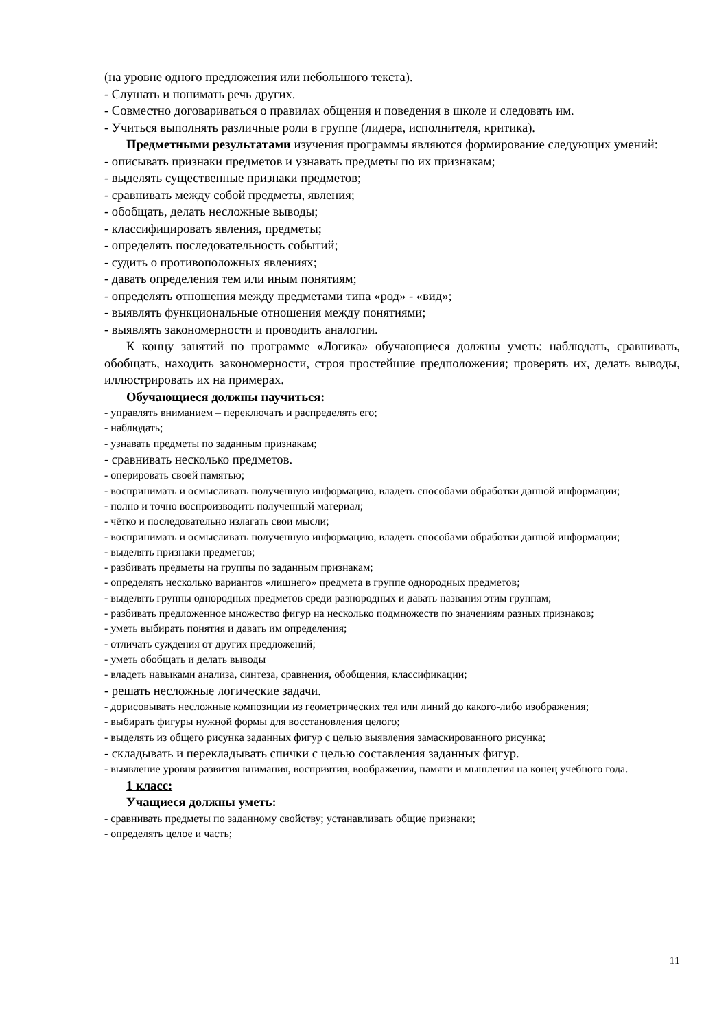(на уровне одного предложения или небольшого текста).
- Слушать и понимать речь других.
- Совместно договариваться о правилах общения и поведения в школе и следовать им.
- Учиться выполнять различные роли в группе (лидера, исполнителя, критика).
Предметными результатами изучения программы являются формирование следующих умений:
- описывать признаки предметов и узнавать предметы по их признакам;
- выделять существенные признаки предметов;
- сравнивать между собой предметы, явления;
- обобщать, делать несложные выводы;
- классифицировать явления, предметы;
- определять последовательность событий;
- судить о противоположных явлениях;
- давать определения тем или иным понятиям;
- определять отношения между предметами типа «род» - «вид»;
- выявлять функциональные отношения между понятиями;
- выявлять закономерности и проводить аналогии.
К концу занятий по программе «Логика» обучающиеся должны уметь: наблюдать, сравнивать, обобщать, находить закономерности, строя простейшие предположения; проверять их, делать выводы, иллюстрировать их на примерах.
Обучающиеся должны научиться:
- управлять вниманием – переключать и распределять его;
- наблюдать;
- узнавать предметы по заданным признакам;
- сравнивать несколько предметов.
- оперировать своей памятью;
- воспринимать и осмысливать полученную информацию, владеть способами обработки данной информации;
- полно и точно воспроизводить полученный материал;
- чётко и последовательно излагать свои мысли;
- воспринимать и осмысливать полученную информацию, владеть способами обработки данной информации;
- выделять признаки предметов;
- разбивать предметы на группы по заданным признакам;
- определять несколько вариантов «лишнего» предмета в группе однородных предметов;
- выделять группы однородных предметов среди разнородных и давать названия этим группам;
- разбивать предложенное множество фигур на несколько подмножеств по значениям разных признаков;
- уметь выбирать понятия и давать им определения;
- отличать суждения от других предложений;
- уметь обобщать и делать выводы
- владеть навыками анализа, синтеза, сравнения, обобщения, классификации;
- решать несложные логические задачи.
- дорисовывать несложные композиции из геометрических тел или линий до какого-либо изображения;
- выбирать фигуры нужной формы для восстановления целого;
- выделять из общего рисунка заданных фигур с целью выявления замаскированного рисунка;
- складывать и перекладывать спички с целью составления заданных фигур.
- выявление уровня развития внимания, восприятия, воображения, памяти и мышления на конец учебного года.
1 класс:
Учащиеся должны уметь:
- сравнивать предметы по заданному свойству; устанавливать общие признаки;
- определять целое и часть;
11